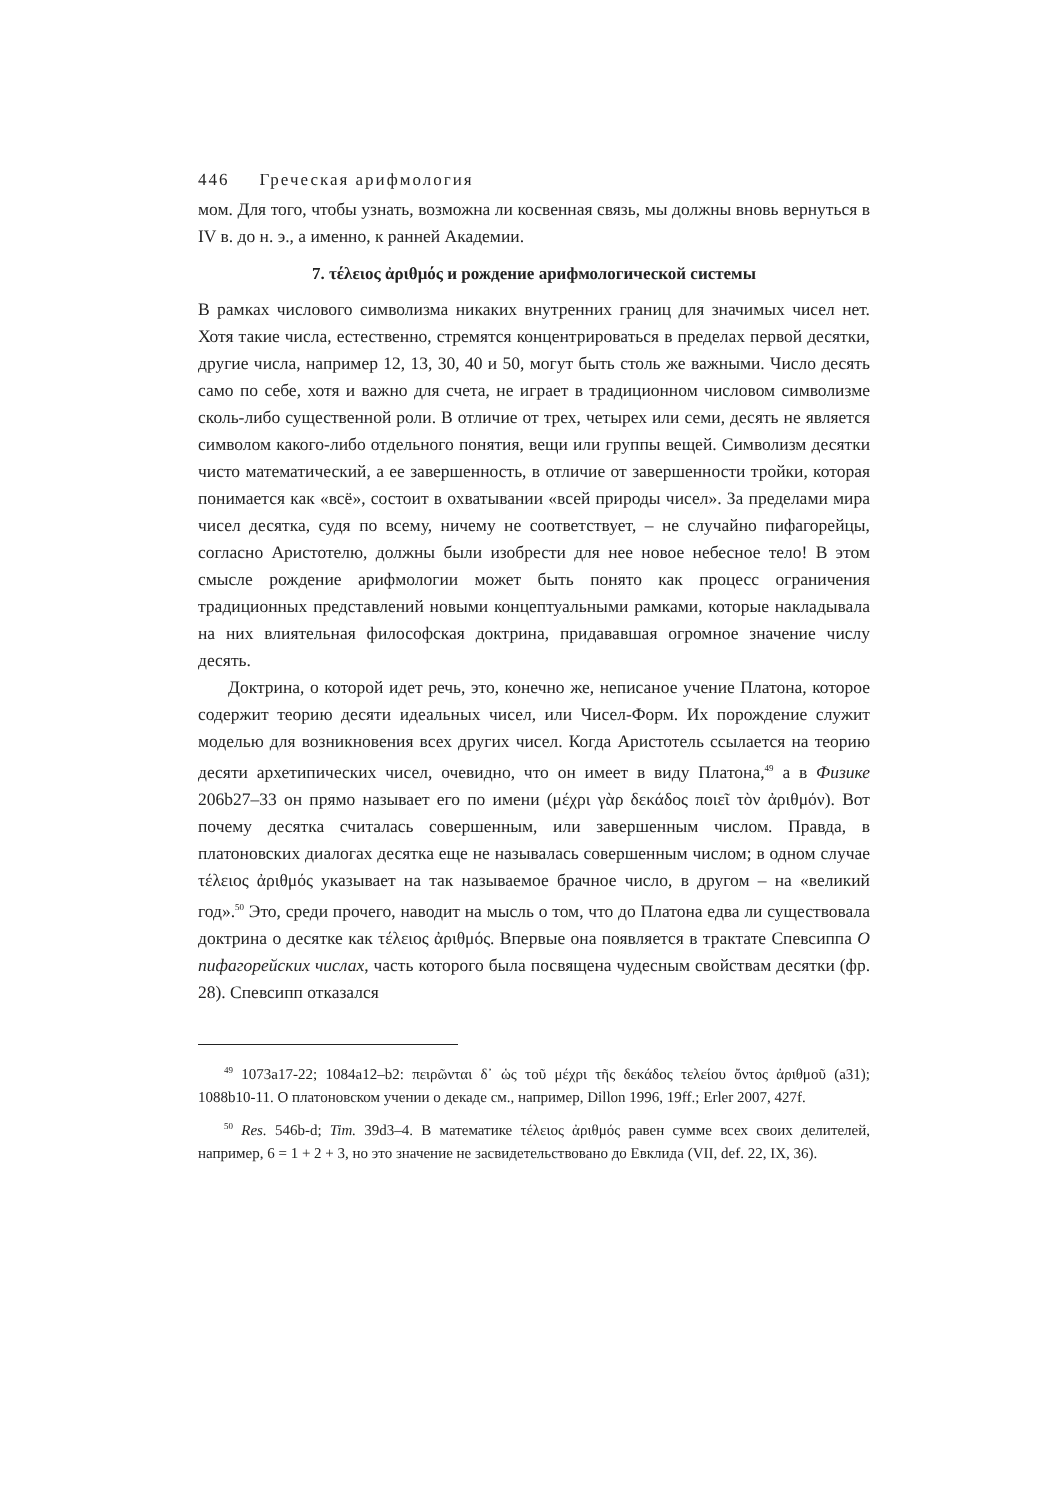446 Греческая арифмология
мом. Для того, чтобы узнать, возможна ли косвенная связь, мы должны вновь вернуться в IV в. до н. э., а именно, к ранней Академии.
7. τέλειος ἀριθμός и рождение арифмологической системы
В рамках числового символизма никаких внутренних границ для значимых чисел нет. Хотя такие числа, естественно, стремятся концентрироваться в пределах первой десятки, другие числа, например 12, 13, 30, 40 и 50, могут быть столь же важными. Число десять само по себе, хотя и важно для счета, не играет в традиционном числовом символизме сколь-либо существенной роли. В отличие от трех, четырех или семи, десять не является символом какого-либо отдельного понятия, вещи или группы вещей. Символизм десятки чисто математический, а ее завершенность, в отличие от завершенности тройки, которая понимается как «всё», состоит в охватывании «всей природы чисел». За пределами мира чисел десятка, судя по всему, ничему не соответствует, – не случайно пифагорейцы, согласно Аристотелю, должны были изобрести для нее новое небесное тело! В этом смысле рождение арифмологии может быть понято как процесс ограничения традиционных представлений новыми концептуальными рамками, которые накладывала на них влиятельная философская доктрина, придававшая огромное значение числу десять.
Доктрина, о которой идет речь, это, конечно же, неписаное учение Платона, которое содержит теорию десяти идеальных чисел, или Чисел-Форм. Их порождение служит моделью для возникновения всех других чисел. Когда Аристотель ссылается на теорию десяти архетипических чисел, очевидно, что он имеет в виду Платона,<sup>49</sup> а в Физике 206b27–33 он прямо называет его по имени (μέχρι γὰρ δεκάδος ποιεῖ τὸν ἀριθμόν). Вот почему десятка считалась совершенным, или завершенным числом. Правда, в платоновских диалогах десятка еще не называлась совершенным числом; в одном случае τέλειος ἀριθμός указывает на так называемое брачное число, в другом – на «великий год».<sup>50</sup> Это, среди прочего, наводит на мысль о том, что до Платона едва ли существовала доктрина о десятке как τέλειος ἀριθμός. Впервые она появляется в трактате Спевсиппа О пифагорейских числах, часть которого была посвящена чудесным свойствам десятки (фр. 28). Спевсипп отказался
<sup>49</sup> 1073a17-22; 1084a12–b2: πειρῶνται δ᾽ ὡς τοῦ μέχρι τῆς δεκάδος τελείου ὄντος ἀριθμοῦ (a31); 1088b10-11. О платоновском учении о декаде см., например, Dillon 1996, 19ff.; Erler 2007, 427f.
<sup>50</sup> Res. 546b-d; Tim. 39d3–4. В математике τέλειος ἀριθμός равен сумме всех своих делителей, например, 6 = 1 + 2 + 3, но это значение не засвидетельствовано до Евклида (VII, def. 22, IX, 36).